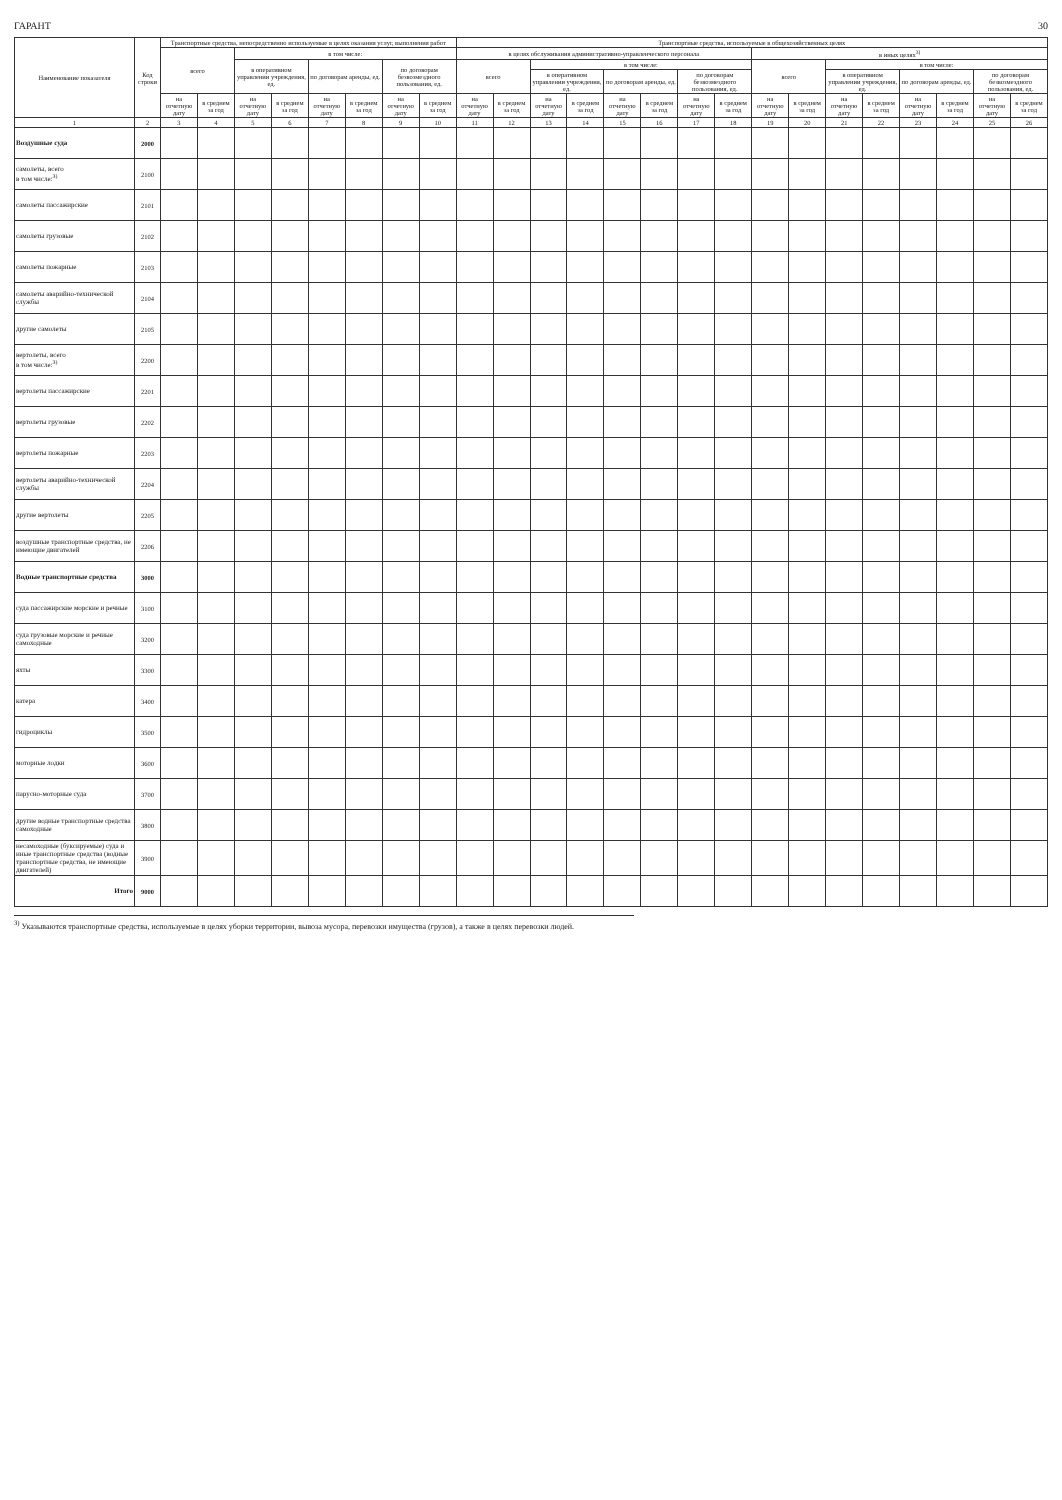ГАРАНТ 30
| Наименование показателя | Код строки | Транспортные средства, непосредственно используемые в целях оказания услуг, выполнения работ | | | | | | | | Транспортные средства, используемые в общехозяйственных целях | | | | | | | | | | | | | | | |
| --- | --- | --- | --- | --- | --- | --- | --- | --- | --- | --- | --- | --- | --- | --- | --- | --- | --- | --- | --- | --- | --- | --- | --- | --- | --- |
| | | всего | | в том числе: | | | | | | в целях обслуживания административно-управленческого персонала | | | | | | | | в иных целях<sup>3)</sup> | | | | | | | |
| | | | | в оперативном управлении учреждения, ед. | | по договорам аренды, ед. | | по договорам безвозмездного пользования, ед. | | всего | | в том числе: | | | | | | всего | | в том числе: | | | | | |
| | | | | | | | | | | | | в оперативном управлении учреждения, ед. | | по договорам аренды, ед. | | по договорам безвозмездного пользования, ед. | | | | в оперативном управлении учреждения, ед. | | по договорам аренды, ед. | | по договорам безвозмездного пользования, ед. | |
| | | на отчетную дату | в среднем за год | на отчетную дату | в среднем за год | на отчетную дату | в среднем за год | на отчетную дату | в среднем за год | на отчетную дату | в среднем за год | на отчетную дату | в среднем за год | на отчетную дату | в среднем за год | на отчетную дату | в среднем за год | на отчетную дату | в среднем за год | на отчетную дату | в среднем за год | на отчетную дату | в среднем за год | на отчетную дату | в среднем за год |
| 1 | 2 | 3 | 4 | 5 | 6 | 7 | 8 | 9 | 10 | 11 | 12 | 13 | 14 | 15 | 16 | 17 | 18 | 19 | 20 | 21 | 22 | 23 | 24 | 25 | 26 |
| Воздушные суда | 2000 | | | | | | | | | | | | | | | | | | | | | | | | |
| самолеты, всего в том числе:<sup>3)</sup> | 2100 | | | | | | | | | | | | | | | | | | | | | | | | |
| самолеты пассажирские | 2101 | | | | | | | | | | | | | | | | | | | | | | | | |
| самолеты грузовые | 2102 | | | | | | | | | | | | | | | | | | | | | | | | |
| самолеты пожарные | 2103 | | | | | | | | | | | | | | | | | | | | | | | | |
| самолеты аварийно-технической службы | 2104 | | | | | | | | | | | | | | | | | | | | | | | | |
| другие самолеты | 2105 | | | | | | | | | | | | | | | | | | | | | | | | |
| вертолеты, всего в том числе:<sup>3)</sup> | 2200 | | | | | | | | | | | | | | | | | | | | | | | | |
| вертолеты пассажирские | 2201 | | | | | | | | | | | | | | | | | | | | | | | | |
| вертолеты грузовые | 2202 | | | | | | | | | | | | | | | | | | | | | | | | |
| вертолеты пожарные | 2203 | | | | | | | | | | | | | | | | | | | | | | | | |
| вертолеты аварийно-технической службы | 2204 | | | | | | | | | | | | | | | | | | | | | | | | |
| другие вертолеты | 2205 | | | | | | | | | | | | | | | | | | | | | | | | |
| воздушные транспортные средства, не имеющие двигателей | 2206 | | | | | | | | | | | | | | | | | | | | | | | | |
| Водные транспортные средства | 3000 | | | | | | | | | | | | | | | | | | | | | | | | |
| суда пассажирские морские и речные | 3100 | | | | | | | | | | | | | | | | | | | | | | | | |
| суда грузовые морские и речные самоходные | 3200 | | | | | | | | | | | | | | | | | | | | | | | | |
| яхты | 3300 | | | | | | | | | | | | | | | | | | | | | | | | |
| катера | 3400 | | | | | | | | | | | | | | | | | | | | | | | | |
| гидроциклы | 3500 | | | | | | | | | | | | | | | | | | | | | | | | |
| моторные лодки | 3600 | | | | | | | | | | | | | | | | | | | | | | | | |
| парусно-моторные суда | 3700 | | | | | | | | | | | | | | | | | | | | | | | | |
| другие водные транспортные средства самоходные | 3800 | | | | | | | | | | | | | | | | | | | | | | | | |
| несамоходные (буксируемые) суда и иные транспортные средства (водные транспортные средства, не имеющие двигателей) | 3900 | | | | | | | | | | | | | | | | | | | | | | | | |
| Итого | 9000 | | | | | | | | | | | | | | | | | | | | | | | | |
<sup>3)</sup> Указываются транспортные средства, используемые в целях уборки территории, вывоза мусора, перевозки имущества (грузов), а также в целях перевозки людей.